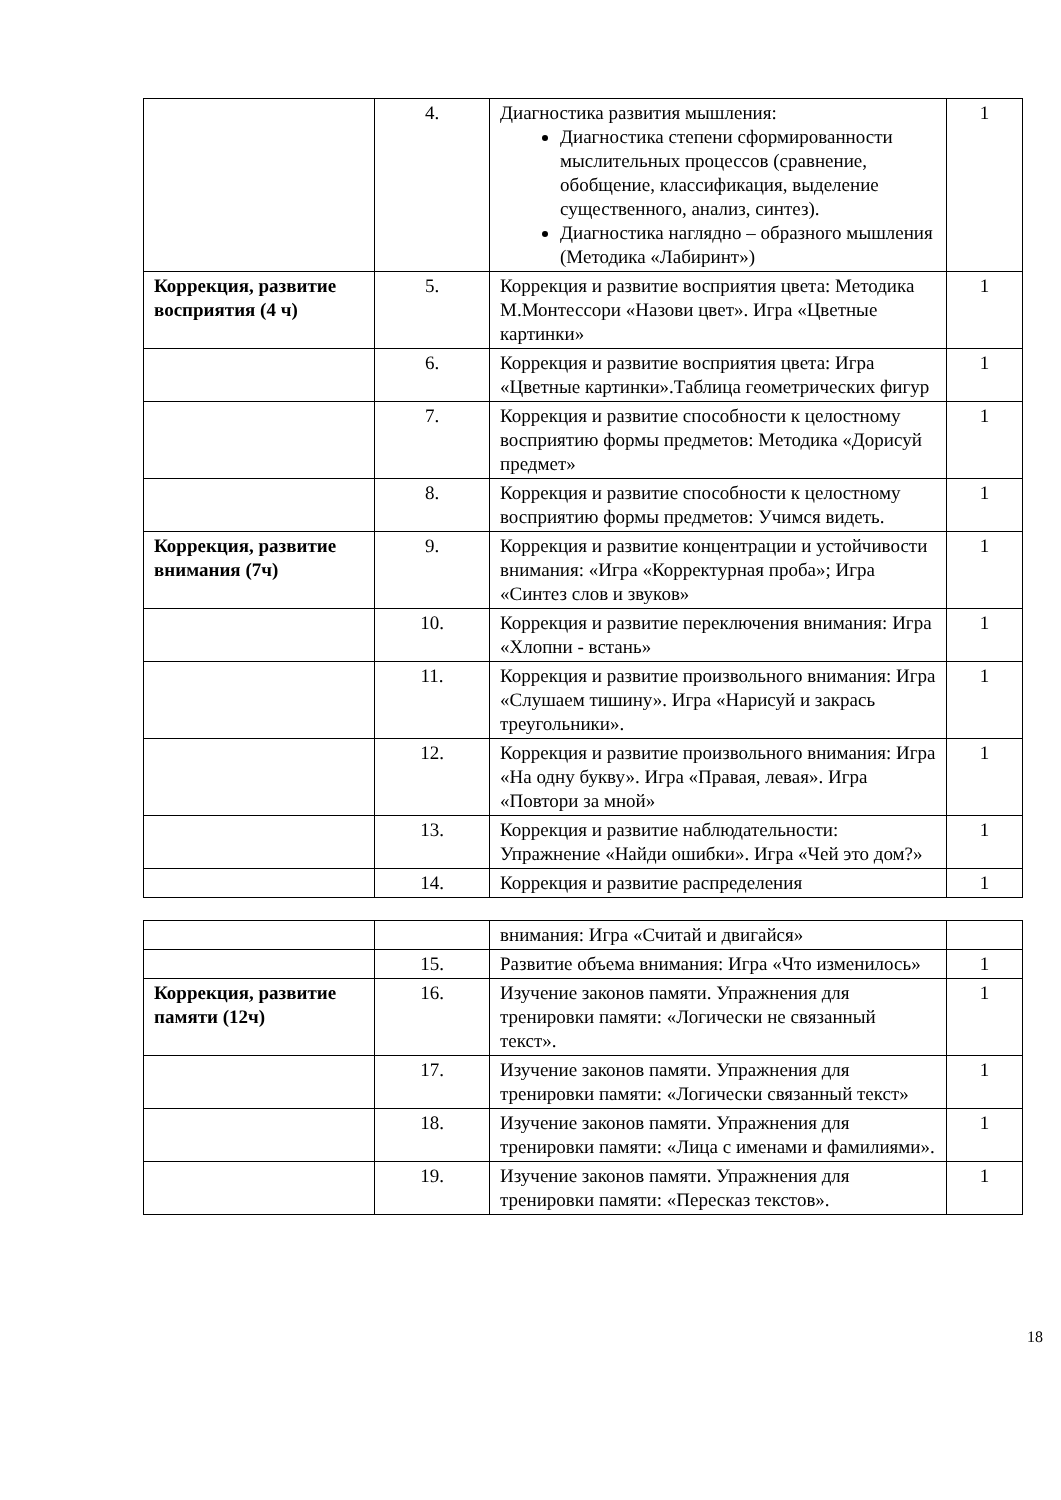| | 4. | Диагностика развития мышления: Диагностика степени сформированности мыслительных процессов (сравнение, обобщение, классификация, выделение существенного, анализ, синтез). Диагностика наглядно – образного мышления (Методика «Лабиринт») | 1 |
| Коррекция, развитие восприятия (4 ч) | 5. | Коррекция и развитие восприятия цвета: Методика М.Монтессори «Назови цвет». Игра «Цветные картинки» | 1 |
| | 6. | Коррекция и развитие восприятия цвета: Игра «Цветные картинки».Таблица геометрических фигур | 1 |
| | 7. | Коррекция и развитие способности к целостному восприятию формы предметов: Методика «Дорисуй предмет» | 1 |
| | 8. | Коррекция и развитие способности к целостному восприятию формы предметов: Учимся видеть. | 1 |
| Коррекция, развитие внимания (7ч) | 9. | Коррекция и развитие концентрации и устойчивости внимания: «Игра «Корректурная проба»; Игра «Синтез слов и звуков» | 1 |
| | 10. | Коррекция и развитие переключения внимания: Игра «Хлопни - встань» | 1 |
| | 11. | Коррекция и развитие произвольного внимания: Игра «Слушаем тишину». Игра «Нарисуй и закрась треугольники». | 1 |
| | 12. | Коррекция и развитие произвольного внимания: Игра «На одну букву». Игра «Правая, левая». Игра «Повтори за мной» | 1 |
| | 13. | Коррекция и развитие наблюдательности: Упражнение «Найди ошибки». Игра «Чей это дом?» | 1 |
| | 14. | Коррекция и развитие распределения | 1 |
| | | внимания: Игра «Считай и двигайся» | |
| | 15. | Развитие объема внимания: Игра «Что изменилось» | 1 |
| Коррекция, развитие памяти (12ч) | 16. | Изучение законов памяти. Упражнения для тренировки памяти: «Логически не связанный текст». | 1 |
| | 17. | Изучение законов памяти. Упражнения для тренировки памяти: «Логически связанный текст» | 1 |
| | 18. | Изучение законов памяти. Упражнения для тренировки памяти: «Лица с именами и фамилиями». | 1 |
| | 19. | Изучение законов памяти. Упражнения для тренировки памяти: «Пересказ текстов». | 1 |
18